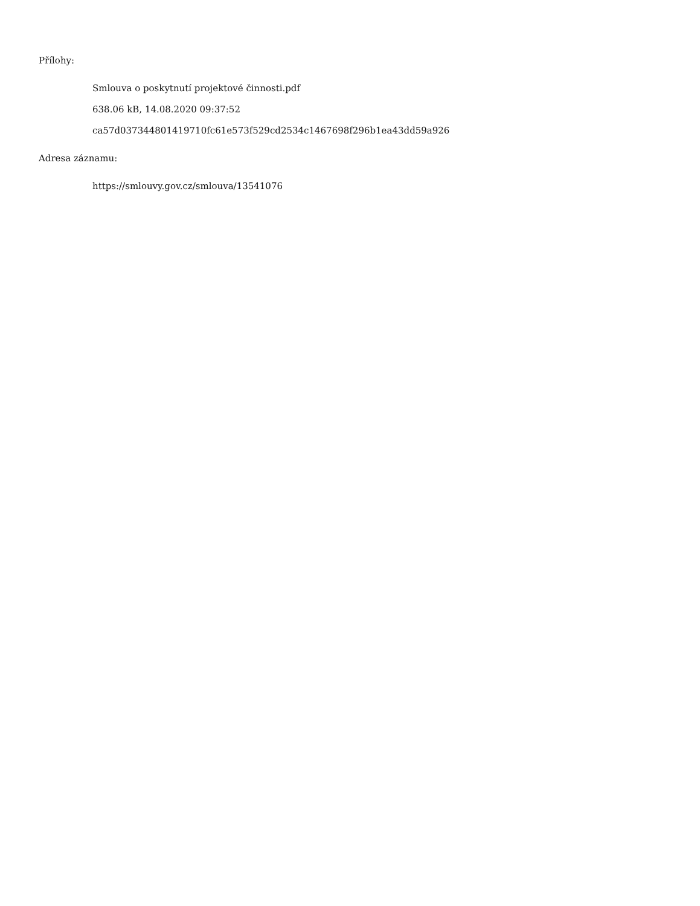Přílohy:
Smlouva o poskytnutí projektové činnosti.pdf
638.06 kB, 14.08.2020 09:37:52
ca57d037344801419710fc61e573f529cd2534c1467698f296b1ea43dd59a926
Adresa záznamu:
https://smlouvy.gov.cz/smlouva/13541076